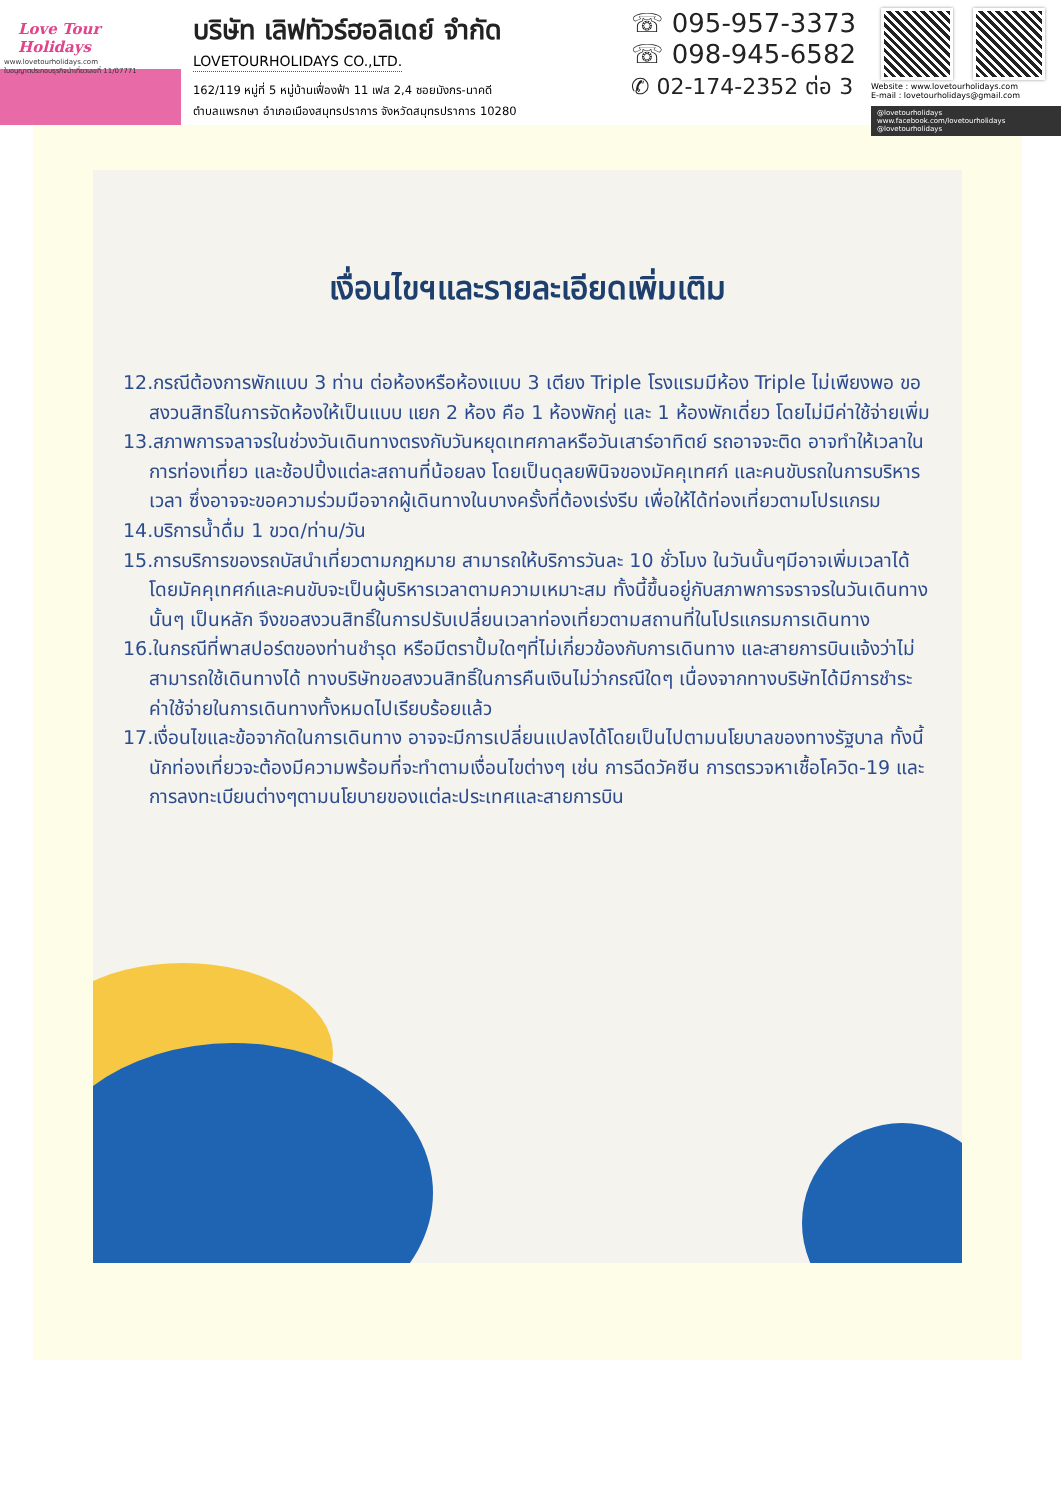Love Tour Holidays
www.lovetourholidays.com
ใบอนุญาตประกอบธุรกิจนำเที่ยวเลขที่ 11/07771
บริษัท เลิฟทัวร์ฮอลิเดย์ จำกัด
LOVETOURHOLIDAYS CO.,LTD.
162/119 หมู่ที่ 5 หมู่บ้านเฟื่องฟ้า 11 เฟส 2,4 ซอยมังกร-นาคดี
ตำบลแพรกษา อำเภอเมืองสมุทรปราการ จังหวัดสมุทรปราการ 10280
☏ 095-957-3373
☏ 098-945-6582
✆ 02-174-2352 ต่อ 3
Website : www.lovetourholidays.com
E-mail : lovetourholidays@gmail.com
@lovetourholidays www.facebook.com/lovetourholidays @lovetourholidays
เงื่อนไขฯและรายละเอียดเพิ่มเติม
12.กรณีต้องการพักแบบ 3 ท่าน ต่อห้องหรือห้องแบบ 3 เตียง Triple โรงแรมมีห้อง Triple ไม่เพียงพอ ขอสงวนสิทธิในการจัดห้องให้เป็นแบบ แยก 2 ห้อง คือ 1 ห้องพักคู่ และ 1 ห้องพักเดี่ยว โดยไม่มีค่าใช้จ่ายเพิ่ม
13.สภาพการจลาจรในช่วงวันเดินทางตรงกับวันหยุดเทศกาลหรือวันเสาร์อาทิตย์ รถอาจจะติด อาจทำให้เวลาในการท่องเที่ยว และช้อปปิ้งแต่ละสถานที่น้อยลง โดยเป็นดุลยพินิจของมัคคุเทศก์ และคนขับรถในการบริหารเวลา ซึ่งอาจจะขอความร่วมมือจากผู้เดินทางในบางครั้งที่ต้องเร่งรีบ เพื่อให้ได้ท่องเที่ยวตามโปรแกรม
14.บริการน้ำดื่ม 1 ขวด/ท่าน/วัน
15.การบริการของรถบัสนำเที่ยวตามกฎหมาย สามารถให้บริการวันละ 10 ชั่วโมง ในวันนั้นๆมีอาจเพิ่มเวลาได้ โดยมัคคุเทศก์และคนขับจะเป็นผู้บริหารเวลาตามความเหมาะสม ทั้งนี้ขึ้นอยู่กับสภาพการจราจรในวันเดินทางนั้นๆ เป็นหลัก จึงขอสงวนสิทธิ์ในการปรับเปลี่ยนเวลาท่องเที่ยวตามสถานที่ในโปรแกรมการเดินทาง
16.ในกรณีที่พาสปอร์ตของท่านชำรุด หรือมีตราปั้มใดๆที่ไม่เกี่ยวข้องกับการเดินทาง และสายการบินแจ้งว่าไม่สามารถใช้เดินทางได้ ทางบริษัทขอสงวนสิทธิ์ในการคืนเงินไม่ว่ากรณีใดๆ เนื่องจากทางบริษัทได้มีการชำระค่าใช้จ่ายในการเดินทางทั้งหมดไปเรียบร้อยแล้ว
17.เงื่อนไขและข้อจากัดในการเดินทาง อาจจะมีการเปลี่ยนแปลงได้โดยเป็นไปตามนโยบาลของทางรัฐบาล ทั้งนี้นักท่องเที่ยวจะต้องมีความพร้อมที่จะทำตามเงื่อนไขต่างๆ เช่น การฉีดวัคซีน การตรวจหาเชื้อโควิด-19 และการลงทะเบียนต่างๆตามนโยบายของแต่ละประเทศและสายการบิน